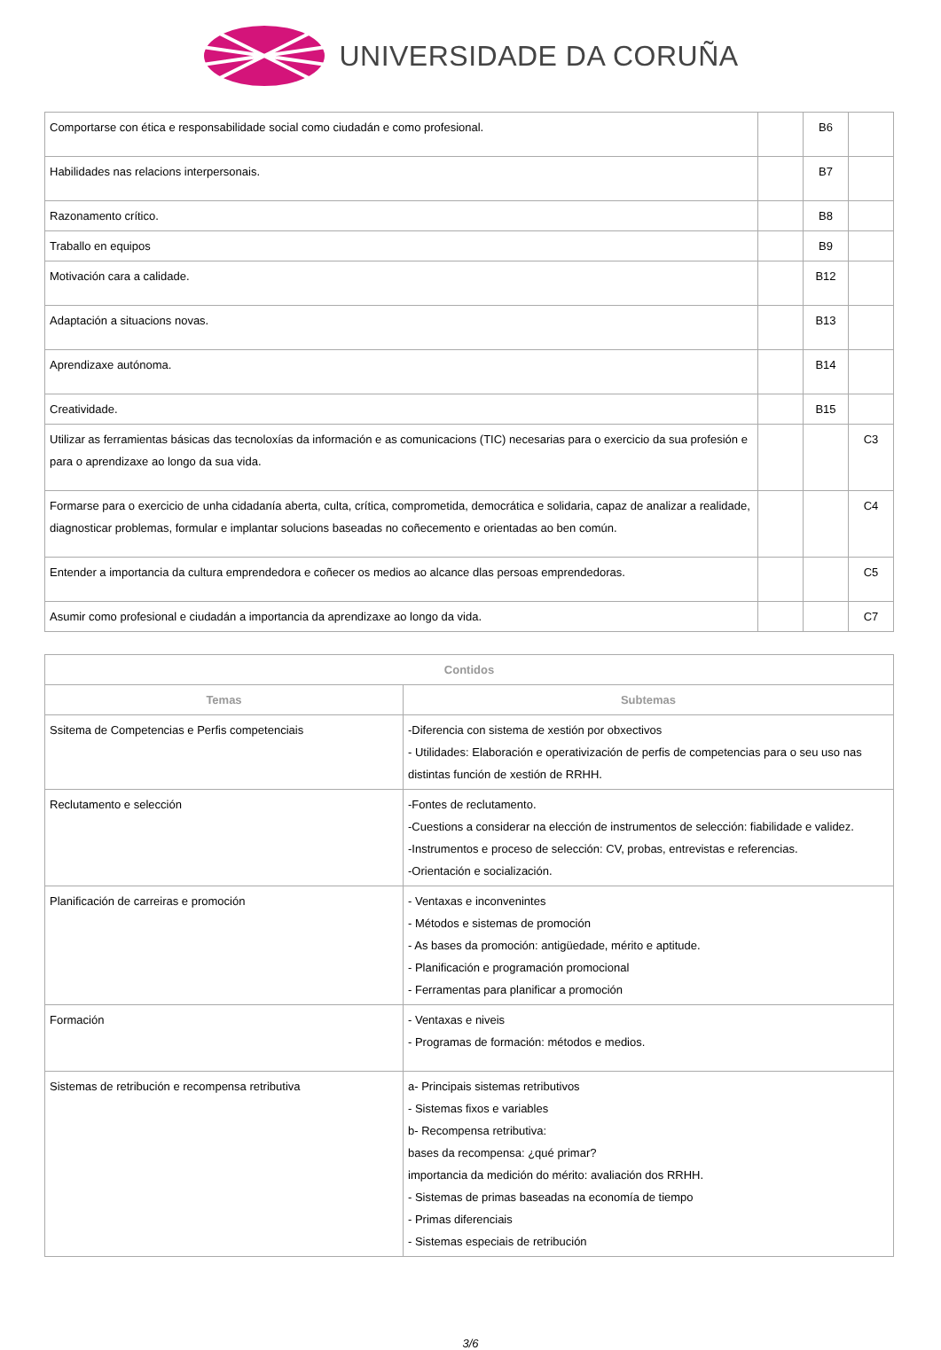UNIVERSIDADE DA CORUÑA
| Comportarse con ética e responsabilidade social como ciudadán e como profesional. | | B6 | |
| Habilidades nas relacions interpersonais. | | B7 | |
| Razonamento crítico. | | B8 | |
| Traballo en equipos | | B9 | |
| Motivación cara a calidade. | | B12 | |
| Adaptación a situacions novas. | | B13 | |
| Aprendizaxe autónoma. | | B14 | |
| Creatividade. | | B15 | |
| Utilizar as ferramientas básicas das tecnoloxías da información e as comunicacions (TIC) necesarias para o exercicio da sua profesión e para o aprendizaxe ao longo da sua vida. | | | C3 |
| Formarse para o exercicio de unha cidadanía aberta, culta, crítica, comprometida, democrática e solidaria, capaz de analizar a realidade, diagnosticar problemas, formular e implantar solucions baseadas no coñecemento e orientadas ao ben común. | | | C4 |
| Entender a importancia da cultura emprendedora e coñecer os medios ao alcance dlas persoas emprendedoras. | | | C5 |
| Asumir como profesional e ciudadán a importancia da aprendizaxe ao longo da vida. | | | C7 |
| Contidos | |
| --- | --- |
| Temas | Subtemas |
| Ssitema de Competencias e Perfis competenciais | -Diferencia con sistema de xestión por obxectivos - Utilidades: Elaboración e operativización de perfis de competencias para o seu uso nas distintas función de xestión de RRHH. |
| Reclutamento e selección | -Fontes de reclutamento. -Cuestions a considerar na elección de instrumentos de selección: fiabilidade e validez. -Instrumentos e proceso de selección: CV, probas, entrevistas e referencias. -Orientación e socialización. |
| Planificación de carreiras e promoción | - Ventaxas e inconvenintes - Métodos e sistemas de promoción - As bases da promoción: antigüedade, mérito e aptitude. - Planificación e programación promocional - Ferramentas para planificar a promoción |
| Formación | - Ventaxas e niveis - Programas de formación: métodos e medios. |
| Sistemas de retribución e recompensa retributiva | a- Principais sistemas retributivos - Sistemas fixos e variables b- Recompensa retributiva: bases da recompensa: ¿qué primar? importancia da medición do mérito: avaliación dos RRHH. - Sistemas de primas baseadas na economía de tiempo - Primas diferenciais - Sistemas especiais de retribución |
3/6